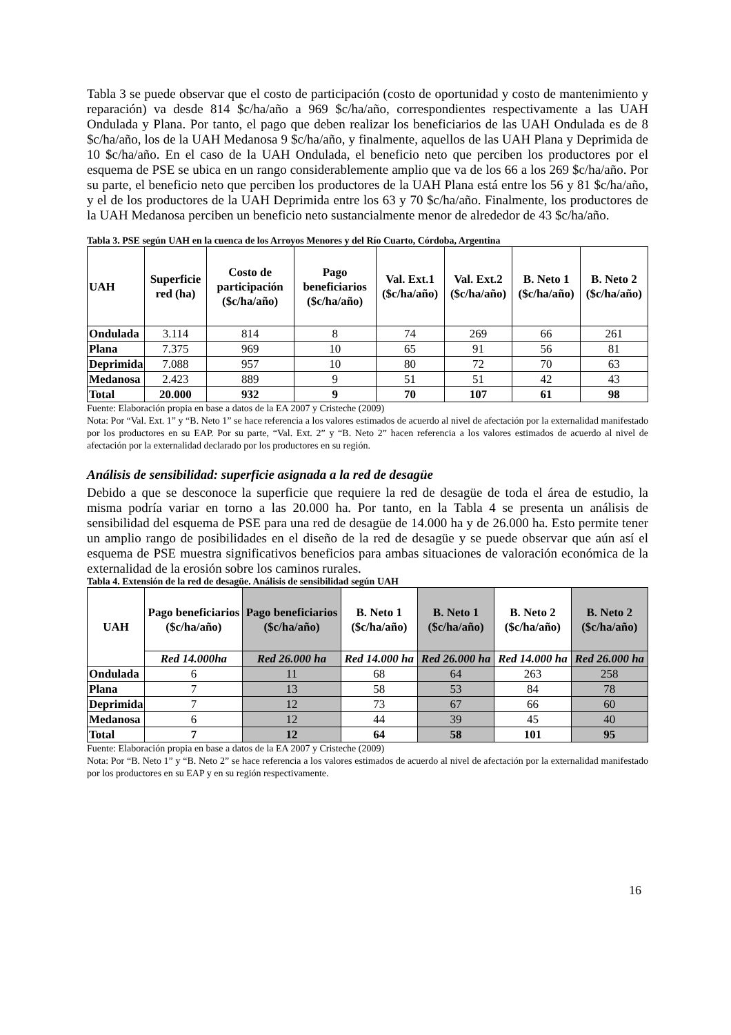Tabla 3 se puede observar que el costo de participación (costo de oportunidad y costo de mantenimiento y reparación) va desde 814 $c/ha/año a 969 $c/ha/año, correspondientes respectivamente a las UAH Ondulada y Plana. Por tanto, el pago que deben realizar los beneficiarios de las UAH Ondulada es de 8 $c/ha/año, los de la UAH Medanosa 9 $c/ha/año, y finalmente, aquellos de las UAH Plana y Deprimida de 10 $c/ha/año. En el caso de la UAH Ondulada, el beneficio neto que perciben los productores por el esquema de PSE se ubica en un rango considerablemente amplio que va de los 66 a los 269 $c/ha/año. Por su parte, el beneficio neto que perciben los productores de la UAH Plana está entre los 56 y 81 $c/ha/año, y el de los productores de la UAH Deprimida entre los 63 y 70 $c/ha/año. Finalmente, los productores de la UAH Medanosa perciben un beneficio neto sustancialmente menor de alrededor de 43 $c/ha/año.
Tabla 3. PSE según UAH en la cuenca de los Arroyos Menores y del Río Cuarto, Córdoba, Argentina
| UAH | Superficie red (ha) | Costo de participación ($c/ha/año) | Pago beneficiarios ($c/ha/año) | Val. Ext.1 ($c/ha/año) | Val. Ext.2 ($c/ha/año) | B. Neto 1 ($c/ha/año) | B. Neto 2 ($c/ha/año) |
| --- | --- | --- | --- | --- | --- | --- | --- |
| Ondulada | 3.114 | 814 | 8 | 74 | 269 | 66 | 261 |
| Plana | 7.375 | 969 | 10 | 65 | 91 | 56 | 81 |
| Deprimida | 7.088 | 957 | 10 | 80 | 72 | 70 | 63 |
| Medanosa | 2.423 | 889 | 9 | 51 | 51 | 42 | 43 |
| Total | 20.000 | 932 | 9 | 70 | 107 | 61 | 98 |
Fuente: Elaboración propia en base a datos de la EA 2007 y Cristeche (2009)
Nota: Por “Val. Ext. 1” y “B. Neto 1” se hace referencia a los valores estimados de acuerdo al nivel de afectación por la externalidad manifestado por los productores en su EAP. Por su parte, “Val. Ext. 2” y “B. Neto 2” hacen referencia a los valores estimados de acuerdo al nivel de afectación por la externalidad declarado por los productores en su región.
Análisis de sensibilidad: superficie asignada a la red de desagüe
Debido a que se desconoce la superficie que requiere la red de desagüe de toda el área de estudio, la misma podría variar en torno a las 20.000 ha. Por tanto, en la Tabla 4 se presenta un análisis de sensibilidad del esquema de PSE para una red de desagüe de 14.000 ha y de 26.000 ha. Esto permite tener un amplio rango de posibilidades en el diseño de la red de desagüe y se puede observar que aún así el esquema de PSE muestra significativos beneficios para ambas situaciones de valoración económica de la externalidad de la erosión sobre los caminos rurales.
Tabla 4. Extensión de la red de desagüe. Análisis de sensibilidad según UAH
| UAH | Pago beneficiarios ($c/ha/año) | Pago beneficiarios ($c/ha/año) | B. Neto 1 ($c/ha/año) | B. Neto 1 ($c/ha/año) | B. Neto 2 ($c/ha/año) | B. Neto 2 ($c/ha/año) |
| --- | --- | --- | --- | --- | --- | --- |
| | Red 14.000ha | Red 26.000 ha | Red 14.000 ha | Red 26.000 ha | Red 14.000 ha | Red 26.000 ha |
| Ondulada | 6 | 11 | 68 | 64 | 263 | 258 |
| Plana | 7 | 13 | 58 | 53 | 84 | 78 |
| Deprimida | 7 | 12 | 73 | 67 | 66 | 60 |
| Medanosa | 6 | 12 | 44 | 39 | 45 | 40 |
| Total | 7 | 12 | 64 | 58 | 101 | 95 |
Fuente: Elaboración propia en base a datos de la EA 2007 y Cristeche (2009)
Nota: Por “B. Neto 1” y “B. Neto 2” se hace referencia a los valores estimados de acuerdo al nivel de afectación por la externalidad manifestado por los productores en su EAP y en su región respectivamente.
16